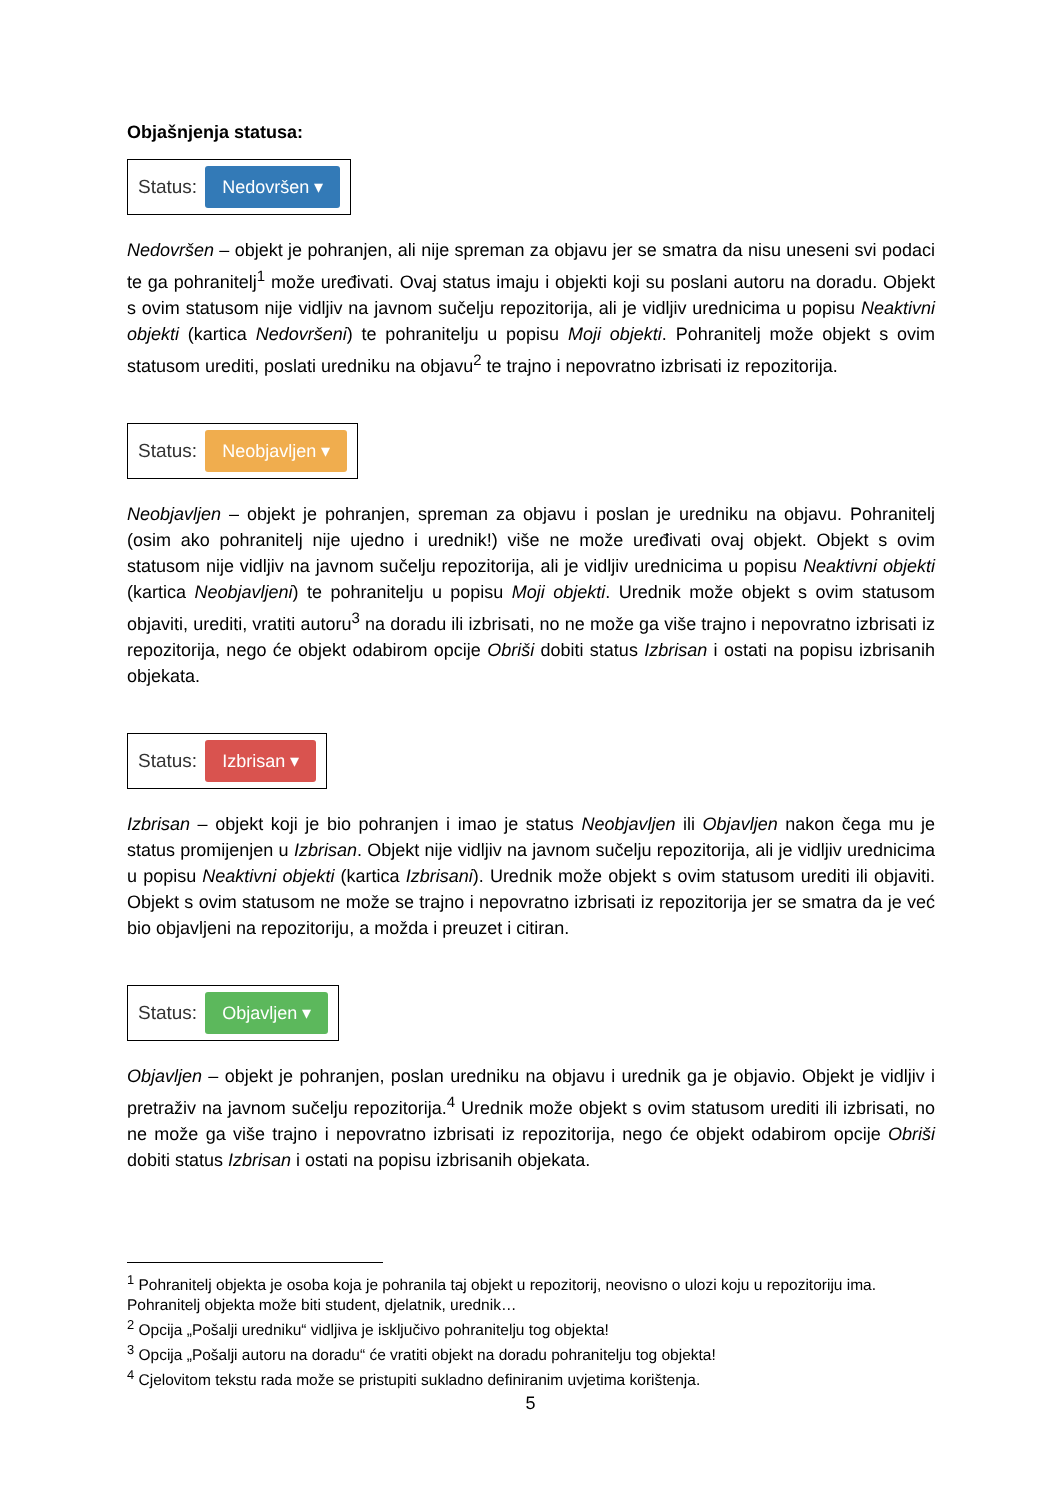Objašnjenja statusa:
Status: Nedovršen ▾
Nedovršen – objekt je pohranjen, ali nije spreman za objavu jer se smatra da nisu uneseni svi podaci te ga pohranitelj<sup>1</sup> može uređivati. Ovaj status imaju i objekti koji su poslani autoru na doradu. Objekt s ovim statusom nije vidljiv na javnom sučelju repozitorija, ali je vidljiv urednicima u popisu Neaktivni objekti (kartica Nedovršeni) te pohranitelju u popisu Moji objekti. Pohranitelj može objekt s ovim statusom urediti, poslati uredniku na objavu<sup>2</sup> te trajno i nepovratno izbrisati iz repozitorija.
Status: Neobjavljen ▾
Neobjavljen – objekt je pohranjen, spreman za objavu i poslan je uredniku na objavu. Pohranitelj (osim ako pohranitelj nije ujedno i urednik!) više ne može uređivati ovaj objekt. Objekt s ovim statusom nije vidljiv na javnom sučelju repozitorija, ali je vidljiv urednicima u popisu Neaktivni objekti (kartica Neobjavljeni) te pohranitelju u popisu Moji objekti. Urednik može objekt s ovim statusom objaviti, urediti, vratiti autoru<sup>3</sup> na doradu ili izbrisati, no ne može ga više trajno i nepovratno izbrisati iz repozitorija, nego će objekt odabirom opcije Obriši dobiti status Izbrisan i ostati na popisu izbrisanih objekata.
Status: Izbrisan ▾
Izbrisan – objekt koji je bio pohranjen i imao je status Neobjavljen ili Objavljen nakon čega mu je status promijenjen u Izbrisan. Objekt nije vidljiv na javnom sučelju repozitorija, ali je vidljiv urednicima u popisu Neaktivni objekti (kartica Izbrisani). Urednik može objekt s ovim statusom urediti ili objaviti. Objekt s ovim statusom ne može se trajno i nepovratno izbrisati iz repozitorija jer se smatra da je već bio objavljeni na repozitoriju, a možda i preuzet i citiran.
Status: Objavljen ▾
Objavljen – objekt je pohranjen, poslan uredniku na objavu i urednik ga je objavio. Objekt je vidljiv i pretraživ na javnom sučelju repozitorija.<sup>4</sup> Urednik može objekt s ovim statusom urediti ili izbrisati, no ne može ga više trajno i nepovratno izbrisati iz repozitorija, nego će objekt odabirom opcije Obriši dobiti status Izbrisan i ostati na popisu izbrisanih objekata.
<sup>1</sup> Pohranitelj objekta je osoba koja je pohranila taj objekt u repozitorij, neovisno o ulozi koju u repozitoriju ima. Pohranitelj objekta može biti student, djelatnik, urednik…
<sup>2</sup> Opcija „Pošalji uredniku“ vidljiva je isključivo pohranitelju tog objekta!
<sup>3</sup> Opcija „Pošalji autoru na doradu“ će vratiti objekt na doradu pohranitelju tog objekta!
<sup>4</sup> Cjelovitom tekstu rada može se pristupiti sukladno definiranim uvjetima korištenja.
5